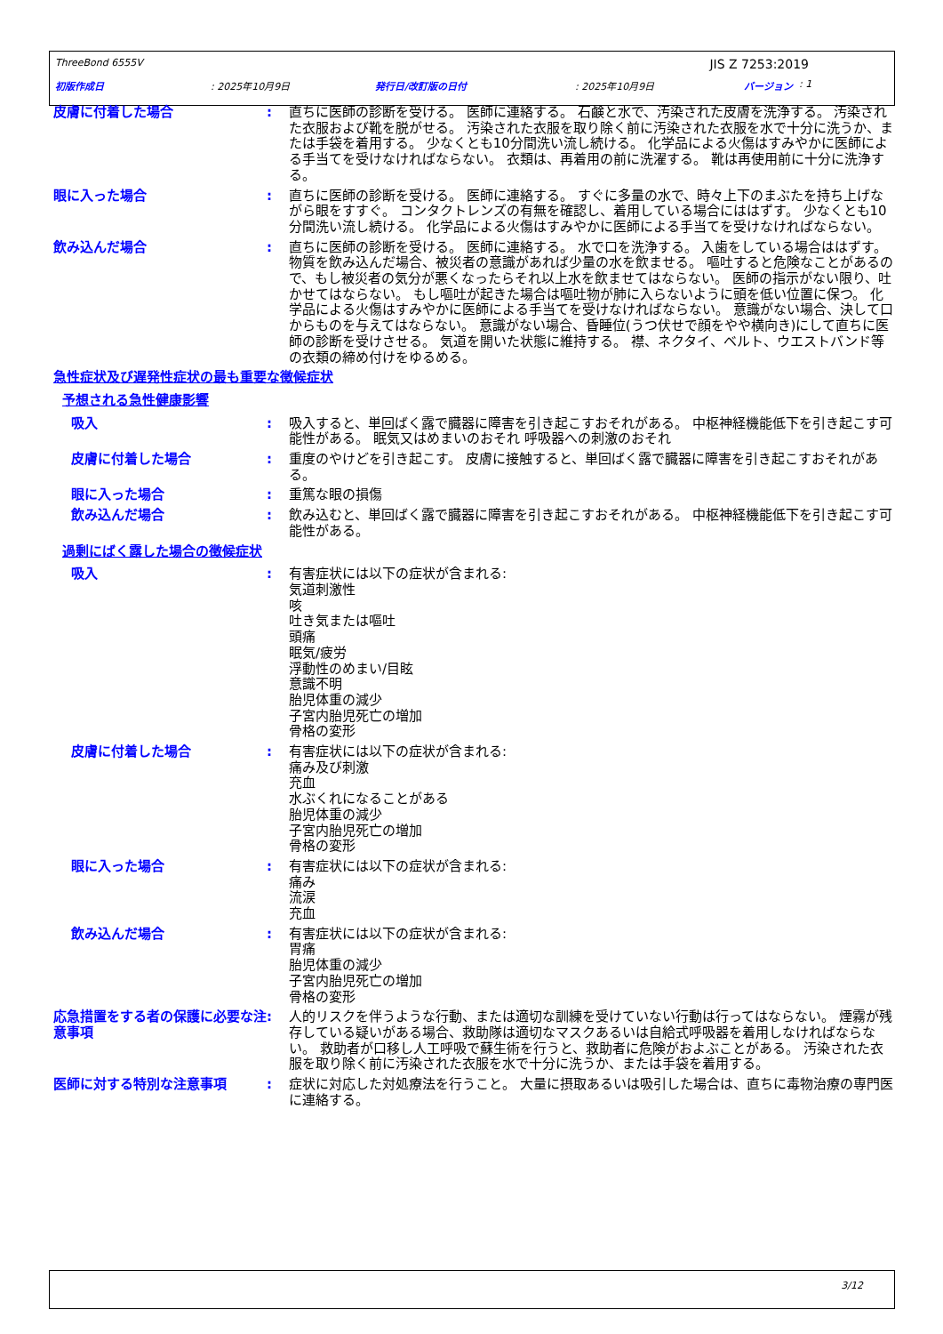ThreeBond 6555V JIS Z 7253:2019
初版作成日: 2025年10月9日 発行日/改訂版の日付: 2025年10月9日 バージョン : 1
皮膚に付着した場合 : 直ちに医師の診断を受ける。 医師に連絡する。 石鹸と水で、汚染された皮膚を洗浄する。 汚染された衣服および靴を脱がせる。 汚染された衣服を取り除く前に汚染された衣服を水で十分に洗うか、または手袋を着用する。 少なくとも10分間洗い流し続ける。 化学品による火傷はすみやかに医師による手当てを受けなければならない。 衣類は、再着用の前に洗濯する。 靴は再使用前に十分に洗浄する。
眼に入った場合 : 直ちに医師の診断を受ける。 医師に連絡する。 すぐに多量の水で、時々上下のまぶたを持ち上げながら眼をすすぐ。 コンタクトレンズの有無を確認し、着用している場合にははずす。 少なくとも10分間洗い流し続ける。 化学品による火傷はすみやかに医師による手当てを受けなければならない。
飲み込んだ場合 : 直ちに医師の診断を受ける。 医師に連絡する。 水で口を洗浄する。 入歯をしている場合ははずす。 物質を飲み込んだ場合、被災者の意識があれば少量の水を飲ませる。 嘔吐すると危険なことがあるので、もし被災者の気分が悪くなったらそれ以上水を飲ませてはならない。 医師の指示がない限り、吐かせてはならない。 もし嘔吐が起きた場合は嘔吐物が肺に入らないように頭を低い位置に保つ。 化学品による火傷はすみやかに医師による手当てを受けなければならない。 意識がない場合、決して口からものを与えてはならない。 意識がない場合、昏睡位(うつ伏せで顔をやや横向き)にして直ちに医師の診断を受けさせる。 気道を開いた状態に維持する。 襟、ネクタイ、ベルト、ウエストバンド等の衣類の締め付けをゆるめる。
急性症状及び遅発性症状の最も重要な徴候症状
予想される急性健康影響
吸入 : 吸入すると、単回ばく露で臓器に障害を引き起こすおそれがある。 中枢神経機能低下を引き起こす可能性がある。 眠気又はめまいのおそれ 呼吸器への刺激のおそれ
皮膚に付着した場合 : 重度のやけどを引き起こす。 皮膚に接触すると、単回ばく露で臓器に障害を引き起こすおそれがある。
眼に入った場合 : 重篤な眼の損傷
飲み込んだ場合 : 飲み込むと、単回ばく露で臓器に障害を引き起こすおそれがある。 中枢神経機能低下を引き起こす可能性がある。
過剰にばく露した場合の徴候症状
吸入 : 有害症状には以下の症状が含まれる:
気道刺激性
咳
吐き気または嘔吐
頭痛
眠気/疲労
浮動性のめまい/目眩
意識不明
胎児体重の減少
子宮内胎児死亡の増加
骨格の変形
皮膚に付着した場合 : 有害症状には以下の症状が含まれる:
痛み及び刺激
充血
水ぶくれになることがある
胎児体重の減少
子宮内胎児死亡の増加
骨格の変形
眼に入った場合 : 有害症状には以下の症状が含まれる:
痛み
流涙
充血
飲み込んだ場合 : 有害症状には以下の症状が含まれる:
胃痛
胎児体重の減少
子宮内胎児死亡の増加
骨格の変形
応急措置をする者の保護に必要な注意事項
: 人的リスクを伴うような行動、または適切な訓練を受けていない行動は行ってはならない。 煙霧が残存している疑いがある場合、救助隊は適切なマスクあるいは自給式呼吸器を着用しなければならない。 救助者が口移し人工呼吸で蘇生術を行うと、救助者に危険がおよぶことがある。 汚染された衣服を取り除く前に汚染された衣服を水で十分に洗うか、または手袋を着用する。
医師に対する特別な注意事項 : 症状に対応した対処療法を行うこと。 大量に摂取あるいは吸引した場合は、直ちに毒物治療の専門医に連絡する。
3/12